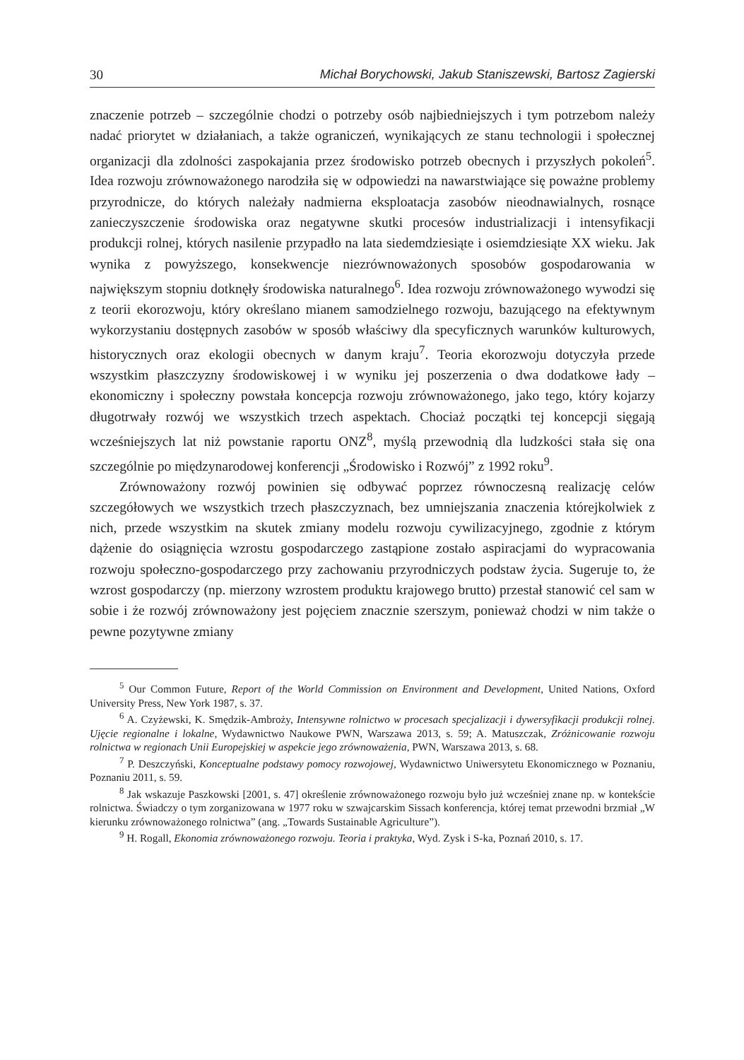30 Michał Borychowski, Jakub Staniszewski, Bartosz Zagierski
znaczenie potrzeb – szczególnie chodzi o potrzeby osób najbiedniejszych i tym potrzebom należy nadać priorytet w działaniach, a także ograniczeń, wynikających ze stanu technologii i społecznej organizacji dla zdolności zaspokajania przez środowisko potrzeb obecnych i przyszłych pokoleń<sup>5</sup>. Idea rozwoju zrównoważonego narodziła się w odpowiedzi na nawarstwiające się poważne problemy przyrodnicze, do których należały nadmierna eksploatacja zasobów nieodnawialnych, rosnące zanieczyszczenie środowiska oraz negatywne skutki procesów industrializacji i intensyfikacji produkcji rolnej, których nasilenie przypadło na lata siedemdziesiąte i osiemdziesiąte XX wieku. Jak wynika z powyższego, konsekwencje niezrównoważonych sposobów gospodarowania w największym stopniu dotknęły środowiska naturalnego<sup>6</sup>. Idea rozwoju zrównoważonego wywodzi się z teorii ekorozwoju, który określano mianem samodzielnego rozwoju, bazującego na efektywnym wykorzystaniu dostępnych zasobów w sposób właściwy dla specyficznych warunków kulturowych, historycznych oraz ekologii obecnych w danym kraju<sup>7</sup>. Teoria ekorozwoju dotyczyła przede wszystkim płaszczyzny środowiskowej i w wyniku jej poszerzenia o dwa dodatkowe łady – ekonomiczny i społeczny powstała koncepcja rozwoju zrównoważonego, jako tego, który kojarzy długotrwały rozwój we wszystkich trzech aspektach. Chociaż początki tej koncepcji sięgają wcześniejszych lat niż powstanie raportu ONZ<sup>8</sup>, myślą przewodnią dla ludzkości stała się ona szczególnie po międzynarodowej konferencji „Środowisko i Rozwój” z 1992 roku<sup>9</sup>.
Zrównoważony rozwój powinien się odbywać poprzez równoczesną realizację celów szczegółowych we wszystkich trzech płaszczyznach, bez umniejszania znaczenia którejkolwiek z nich, przede wszystkim na skutek zmiany modelu rozwoju cywilizacyjnego, zgodnie z którym dążenie do osiągnięcia wzrostu gospodarczego zastąpione zostało aspiracjami do wypracowania rozwoju społeczno-gospodarczego przy zachowaniu przyrodniczych podstaw życia. Sugeruje to, że wzrost gospodarczy (np. mierzony wzrostem produktu krajowego brutto) przestał stanowić cel sam w sobie i że rozwój zrównoważony jest pojęciem znacznie szerszym, ponieważ chodzi w nim także o pewne pozytywne zmiany
<sup>5</sup> Our Common Future, Report of the World Commission on Environment and Development, United Nations, Oxford University Press, New York 1987, s. 37.
<sup>6</sup> A. Czyżewski, K. Smędzik-Ambroży, Intensywne rolnictwo w procesach specjalizacji i dywersyfikacji produkcji rolnej. Ujęcie regionalne i lokalne, Wydawnictwo Naukowe PWN, Warszawa 2013, s. 59; A. Matuszczak, Zróżnicowanie rozwoju rolnictwa w regionach Unii Europejskiej w aspekcie jego zrównoważenia, PWN, Warszawa 2013, s. 68.
<sup>7</sup> P. Deszczyński, Konceptualne podstawy pomocy rozwojowej, Wydawnictwo Uniwersytetu Ekonomicznego w Poznaniu, Poznaniu 2011, s. 59.
<sup>8</sup> Jak wskazuje Paszkowski [2001, s. 47] określenie zrównoważonego rozwoju było już wcześniej znane np. w kontekście rolnictwa. Świadczy o tym zorganizowana w 1977 roku w szwajcarskim Sissach konferencja, której temat przewodni brzmiał „W kierunku zrównoważonego rolnictwa” (ang. „Towards Sustainable Agriculture”).
<sup>9</sup> H. Rogall, Ekonomia zrównoważonego rozwoju. Teoria i praktyka, Wyd. Zysk i S-ka, Poznań 2010, s. 17.